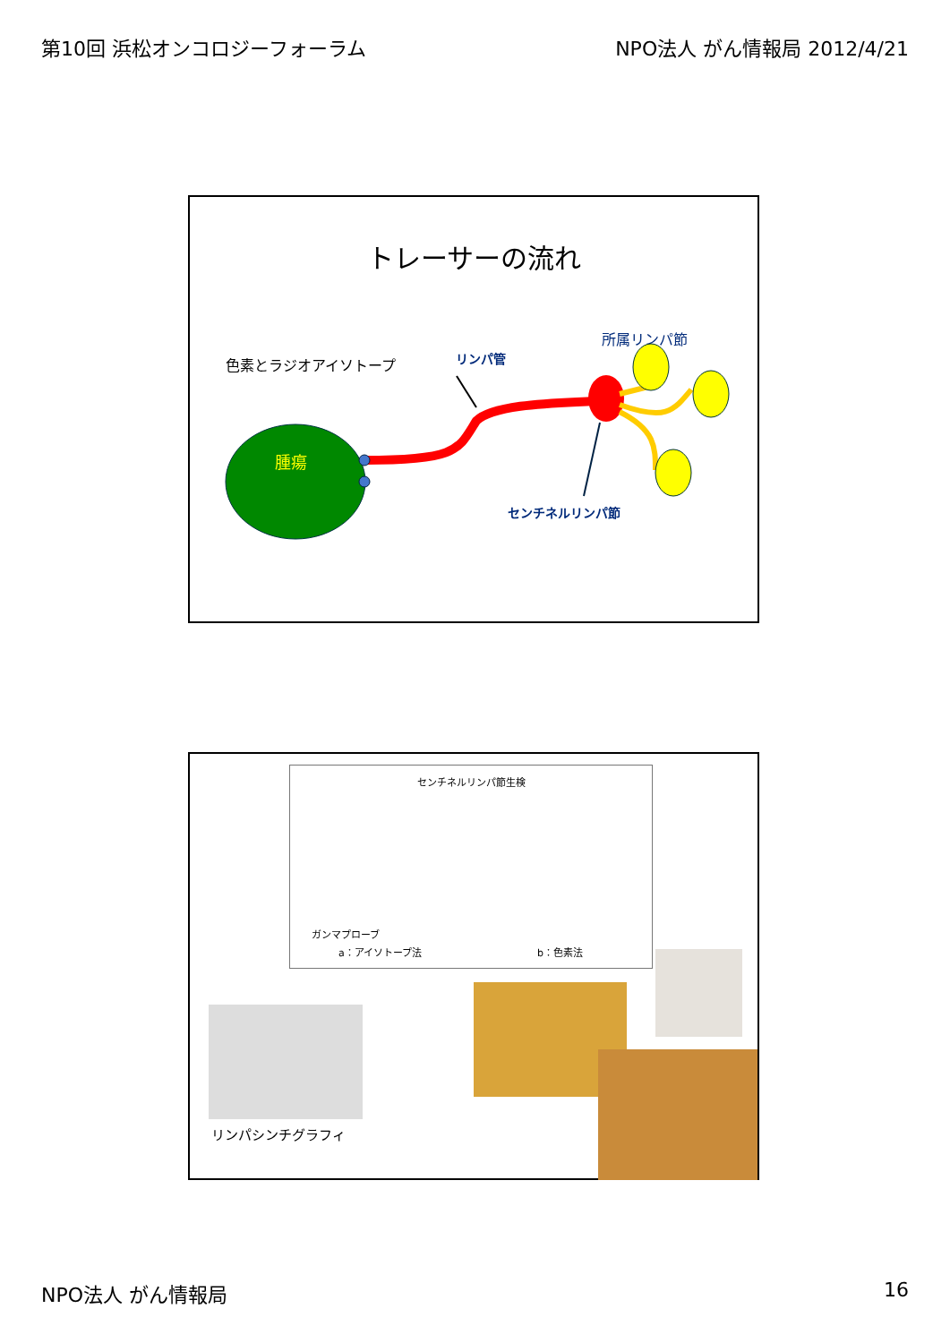第10回 浜松オンコロジーフォーラム NPO法人 がん情報局 2012/4/21
トレーサーの流れ
色素とラジオアイソトープ リンパ管
所属リンパ節
腫瘍
センチネルリンパ節
センチネルリンパ節生検
ガンマプローブ
a：アイソトープ法 b：色素法
リンパシンチグラフィ
NPO法人 がん情報局 16